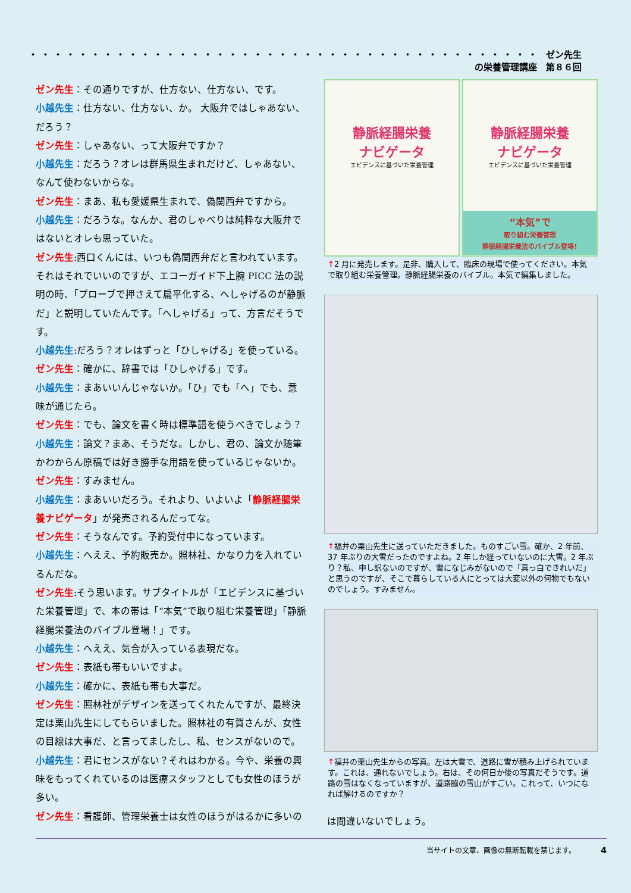・・・・・・・・・・・・・・・・・・・・・・・・・・・・・・・・・・・・・・・・・ ゼン先生の栄養管理講座　第８６回
ゼン先生：その通りですが、仕方ない、仕方ない、です。
小越先生：仕方ない、仕方ない、か。 大阪弁ではしゃあない、だろう？
ゼン先生：しゃあない、って大阪弁ですか？
小越先生：だろう？オレは群馬県生まれだけど、しゃあない、なんて使わないからな。
ゼン先生：まあ、私も愛媛県生まれで、偽関西弁ですから。
小越先生：だろうな。なんか、君のしゃべりは純粋な大阪弁ではないとオレも思っていた。
ゼン先生:西口くんには、いつも偽関西弁だと言われています。それはそれでいいのですが、エコーガイド下上腕 PICC 法の説明の時、「プローブで押さえて扁平化する、へしゃげるのが静脈だ」と説明していたんです。「へしゃげる」って、方言だそうです。
小越先生:だろう？オレはずっと「ひしゃげる」を使っている。
ゼン先生：確かに、辞書では「ひしゃげる」です。
小越先生：まあいいんじゃないか。「ひ」でも「へ」でも、意味が通じたら。
ゼン先生：でも、論文を書く時は標準語を使うべきでしょう？
小越先生：論文？まあ、そうだな。しかし、君の、論文か随筆かわからん原稿では好き勝手な用語を使っているじゃないか。
ゼン先生：すみません。
小越先生：まあいいだろう。それより、いよいよ「静脈経腸栄養ナビゲータ」が発売されるんだってな。
ゼン先生：そうなんです。予約受付中になっています。
小越先生：へええ、予約販売か。照林社、かなり力を入れているんだな。
ゼン先生:そう思います。サブタイトルが「エビデンスに基づいた栄養管理」で、本の帯は「“本気”で取り組む栄養管理」「静脈経腸栄養法のバイブル登場！」です。
小越先生：へええ、気合が入っている表現だな。
ゼン先生：表紙も帯もいいですよ。
小越先生：確かに、表紙も帯も大事だ。
ゼン先生：照林社がデザインを送ってくれたんですが、最終決定は栗山先生にしてもらいました。照林社の有賀さんが、女性の目線は大事だ、と言ってましたし、私、センスがないので。
小越先生：君にセンスがない？それはわかる。今や、栄養の興味をもってくれているのは医療スタッフとしても女性のほうが多い。
ゼン先生：看護師、管理栄養士は女性のほうがはるかに多いの
静脈経腸栄養
ナビゲータ
エビデンスに基づいた栄養管理
静脈経腸栄養
ナビゲータ
エビデンスに基づいた栄養管理
“本気”で
取り組む栄養管理
静脈経腸栄養法のバイブル登場!
↑2 月に発売します。是非、購入して、臨床の現場で使ってください。本気で取り組む栄養管理。静脈経腸栄養のバイブル。本気で編集しました。
↑福井の栗山先生に送っていただきました。ものすごい雪。確か、2 年前、37 年ぶりの大雪だったのですよね。2 年しか経っていないのに大雪。2 年ぶり？私、申し訳ないのですが、雪になじみがないので「真っ白できれいだ」と思うのですが、そこで暮らしている人にとっては大変以外の何物でもないのでしょう。すみません。
↑福井の栗山先生からの写真。左は大雪で、道路に雪が積み上げられています。これは、通れないでしょう。右は、その何日か後の写真だそうです。道路の雪はなくなっていますが、道路脇の雪山がすごい。これって、いつになれば解けるのですか？
は間違いないでしょう。
当サイトの文章、画像の無断転載を禁じます。　　　　4